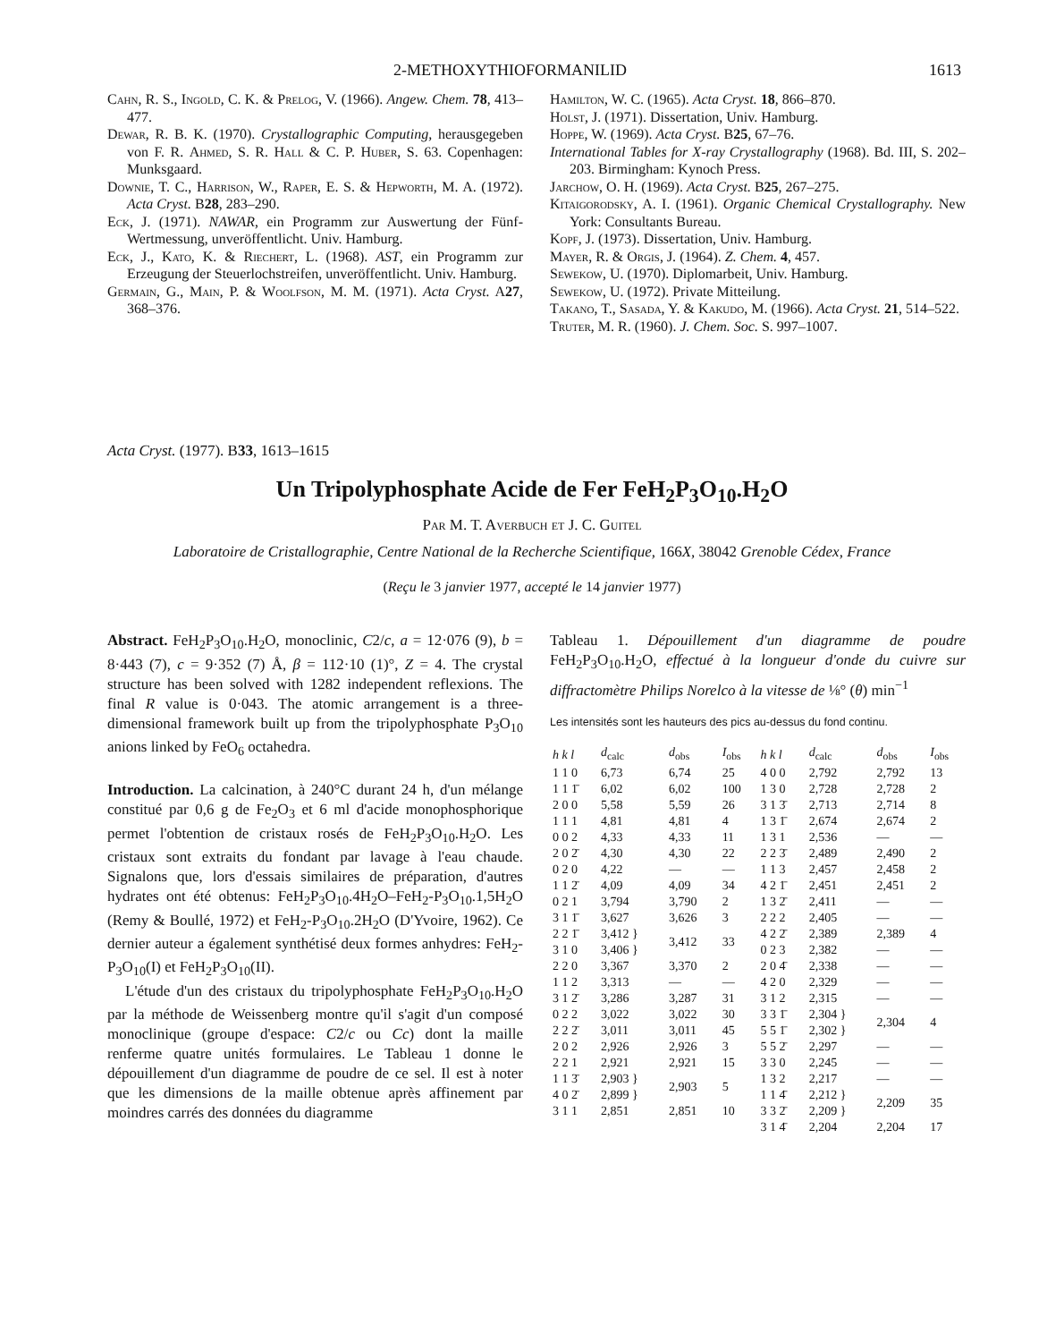2-METHOXYTHIOFORMANILID 1613
Cahn, R. S., Ingold, C. K. & Prelog, V. (1966). Angew. Chem. 78, 413–477.
Dewar, R. B. K. (1970). Crystallographic Computing, herausgegeben von F. R. Ahmed, S. R. Hall & C. P. Huber, S. 63. Copenhagen: Munksgaard.
Downie, T. C., Harrison, W., Raper, E. S. & Hepworth, M. A. (1972). Acta Cryst. B28, 283–290.
Eck, J. (1971). NAWAR, ein Programm zur Auswertung der Fünf-Wertmessung, unveröffentlicht. Univ. Hamburg.
Eck, J., Kato, K. & Riechert, L. (1968). AST, ein Programm zur Erzeugung der Steuerlochstreifen, unveröffentlicht. Univ. Hamburg.
Germain, G., Main, P. & Woolfson, M. M. (1971). Acta Cryst. A27, 368–376.
Hamilton, W. C. (1965). Acta Cryst. 18, 866–870.
Holst, J. (1971). Dissertation, Univ. Hamburg.
Hoppe, W. (1969). Acta Cryst. B25, 67–76.
International Tables for X-ray Crystallography (1968). Bd. III, S. 202–203. Birmingham: Kynoch Press.
Jarchow, O. H. (1969). Acta Cryst. B25, 267–275.
Kitaigorodsky, A. I. (1961). Organic Chemical Crystallography. New York: Consultants Bureau.
Kopf, J. (1973). Dissertation, Univ. Hamburg.
Mayer, R. & Orgis, J. (1964). Z. Chem. 4, 457.
Sewekow, U. (1970). Diplomarbeit, Univ. Hamburg.
Sewekow, U. (1972). Private Mitteilung.
Takano, T., Sasada, Y. & Kakudo, M. (1966). Acta Cryst. 21, 514–522.
Truter, M. R. (1960). J. Chem. Soc. S. 997–1007.
Acta Cryst. (1977). B33, 1613–1615
Un Tripolyphosphate Acide de Fer FeH<sub>2</sub>P<sub>3</sub>O<sub>10</sub>.H<sub>2</sub>O
Par M. T. Averbuch et J. C. Guitel
Laboratoire de Cristallographie, Centre National de la Recherche Scientifique, 166 X, 38042 Grenoble Cédex, France
(Reçu le 3 janvier 1977, accepté le 14 janvier 1977)
Abstract. FeH<sub>2</sub>P<sub>3</sub>O<sub>10</sub>.H<sub>2</sub>O, monoclinic, C2/c, a = 12·076 (9), b = 8·443 (7), c = 9·352 (7) Å, β = 112·10 (1)°, Z = 4. The crystal structure has been solved with 1282 independent reflexions. The final R value is 0·043. The atomic arrangement is a three-dimensional framework built up from the tripolyphosphate P<sub>3</sub>O<sub>10</sub> anions linked by FeO<sub>6</sub> octahedra.
Introduction. La calcination, à 240°C durant 24 h, d'un mélange constitué par 0,6 g de Fe<sub>2</sub>O<sub>3</sub> et 6 ml d'acide monophosphorique permet l'obtention de cristaux rosés de FeH<sub>2</sub>P<sub>3</sub>O<sub>10</sub>.H<sub>2</sub>O. Les cristaux sont extraits du fondant par lavage à l'eau chaude. Signalons que, lors d'essais similaires de préparation, d'autres hydrates ont été obtenus: FeH<sub>2</sub>P<sub>3</sub>O<sub>10</sub>.4H<sub>2</sub>O–FeH<sub>2</sub>-P<sub>3</sub>O<sub>10</sub>.1,5H<sub>2</sub>O (Remy & Boullé, 1972) et FeH<sub>2</sub>-P<sub>3</sub>O<sub>10</sub>.2H<sub>2</sub>O (D'Yvoire, 1962). Ce dernier auteur a également synthétisé deux formes anhydres: FeH<sub>2</sub>-P<sub>3</sub>O<sub>10</sub>(I) et FeH<sub>2</sub>P<sub>3</sub>O<sub>10</sub>(II).
L'étude d'un des cristaux du tripolyphosphate FeH<sub>2</sub>P<sub>3</sub>O<sub>10</sub>.H<sub>2</sub>O par la méthode de Weissenberg montre qu'il s'agit d'un composé monoclinique (groupe d'espace: C2/c ou Cc) dont la maille renferme quatre unités formulaires. Le Tableau 1 donne le dépouillement d'un diagramme de poudre de ce sel. Il est à noter que les dimensions de la maille obtenue après affinement par moindres carrés des données du diagramme
Tableau 1. Dépouillement d'un diagramme de poudre FeH<sub>2</sub>P<sub>3</sub>O<sub>10</sub>.H<sub>2</sub>O, effectué à la longueur d'onde du cuivre sur diffractomètre Philips Norelco à la vitesse de ⅛° (θ) min<sup>−1</sup>
Les intensités sont les hauteurs des pics au-dessus du fond continu.
| h k l | d<sub>calc</sub> | d<sub>obs</sub> | I<sub>obs</sub> | h k l | d<sub>calc</sub> | d<sub>obs</sub> | I<sub>obs</sub> |
| --- | --- | --- | --- | --- | --- | --- | --- |
| 1 1 0 | 6,73 | 6,74 | 25 | 4 0 0 | 2,792 | 2,792 | 13 |
| 1 1 1̄ | 6,02 | 6,02 | 100 | 1 3 0 | 2,728 | 2,728 | 2 |
| 2 0 0 | 5,58 | 5,59 | 26 | 3 1 3̄ | 2,713 | 2,714 | 8 |
| 1 1 1 | 4,81 | 4,81 | 4 | 1 3 1̄ | 2,674 | 2,674 | 2 |
| 0 0 2 | 4,33 | 4,33 | 11 | 1 3 1 | 2,536 | — | — |
| 2 0 2̄ | 4,30 | 4,30 | 22 | 2 2 3̄ | 2,489 | 2,490 | 2 |
| 0 2 0 | 4,22 | — | — | 1 1 3 | 2,457 | 2,458 | 2 |
| 1 1 2̄ | 4,09 | 4,09 | 34 | 4 2 1̄ | 2,451 | 2,451 | 2 |
| 0 2 1 | 3,794 | 3,790 | 2 | 1 3 2̄ | 2,411 | — | — |
| 3 1 1̄ | 3,627 | 3,626 | 3 | 2 2 2 | 2,405 | — | — |
| 2 2 1̄ | 3,412 } | 3,412 | 33 | 4 2 2̄ | 2,389 | 2,389 | 4 |
| 3 1 0 | 3,406 } | | | 0 2 3 | 2,382 | — | — |
| 2 2 0 | 3,367 | 3,370 | 2 | 2 0 4̄ | 2,338 | — | — |
| 1 1 2 | 3,313 | — | — | 4 2 0 | 2,329 | — | — |
| 3 1 2̄ | 3,286 | 3,287 | 31 | 3 1 2 | 2,315 | — | — |
| 0 2 2 | 3,022 | 3,022 | 30 | 3 3 1̄ | 2,304 } | 2,304 | 4 |
| 2 2 2̄ | 3,011 | 3,011 | 45 | 5 5 1̄ | 2,302 } | | |
| 2 0 2 | 2,926 | 2,926 | 3 | 5 5 2̄ | 2,297 | — | — |
| 2 2 1 | 2,921 | 2,921 | 15 | 3 3 0 | 2,245 | — | — |
| 1 1 3̄ | 2,903 } | 2,903 | 5 | 1 3 2 | 2,217 | — | — |
| 4 0 2̄ | 2,899 } | | | 1 1 4̄ | 2,212 } | 2,209 | 35 |
| 3 1 1 | 2,851 | 2,851 | 10 | 3 3 2̄ | 2,209 } | | |
| | | | | 3 1 4̄ | 2,204 | 2,204 | 17 |